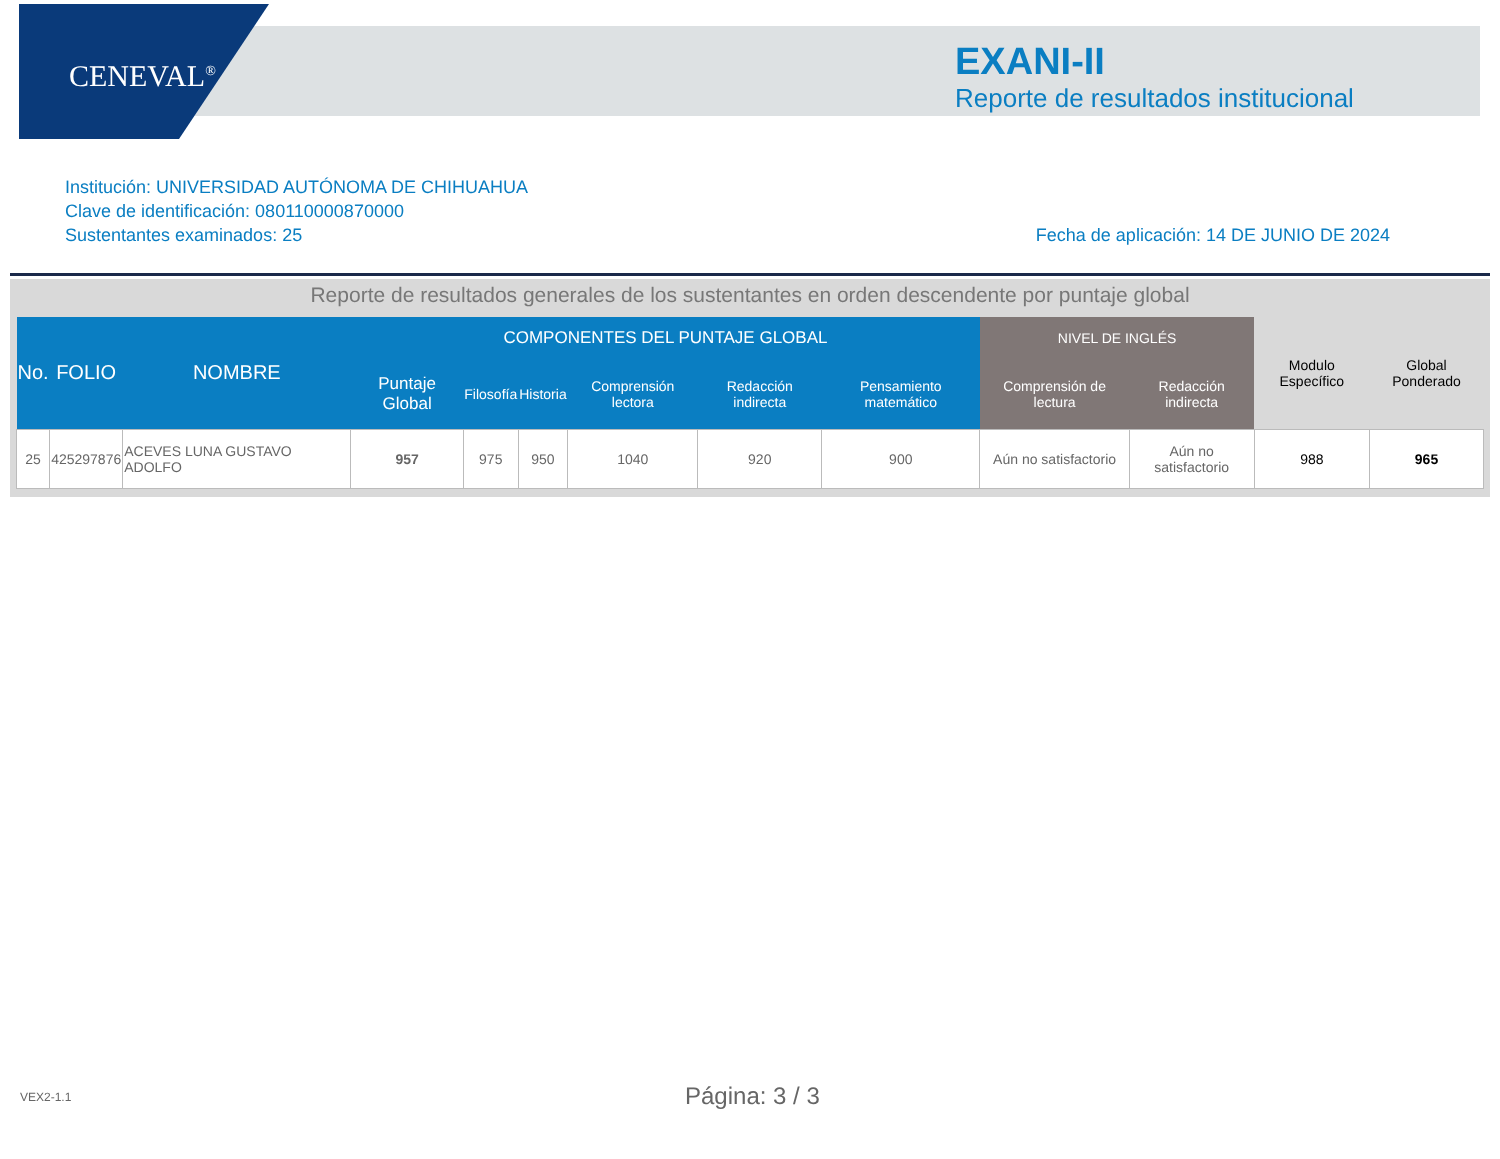CENEVAL<sup>®</sup>
EXANI-II
Reporte de resultados institucional
Institución: UNIVERSIDAD AUTÓNOMA DE CHIHUAHUA
Clave de identificación: 080110000870000
Sustentantes examinados: 25
Fecha de aplicación: 14 DE JUNIO DE 2024
Reporte de resultados generales de los sustentantes en orden descendente por puntaje global
| No. | FOLIO | NOMBRE | COMPONENTES DEL PUNTAJE GLOBAL | | | | | | NIVEL DE INGLÉS | | Modulo Específico | Global Ponderado |
| --- | --- | --- | --- | --- | --- | --- | --- | --- | --- | --- | --- | --- |
| | | | Puntaje Global | Filosofía | Historia | Comprensión lectora | Redacción indirecta | Pensamiento matemático | Comprensión de lectura | Redacción indirecta | | |
| 25 | 425297876 | ACEVES LUNA GUSTAVO ADOLFO | 957 | 975 | 950 | 1040 | 920 | 900 | Aún no satisfactorio | Aún no satisfactorio | 988 | 965 |
VEX2-1.1 Página: 3 / 3